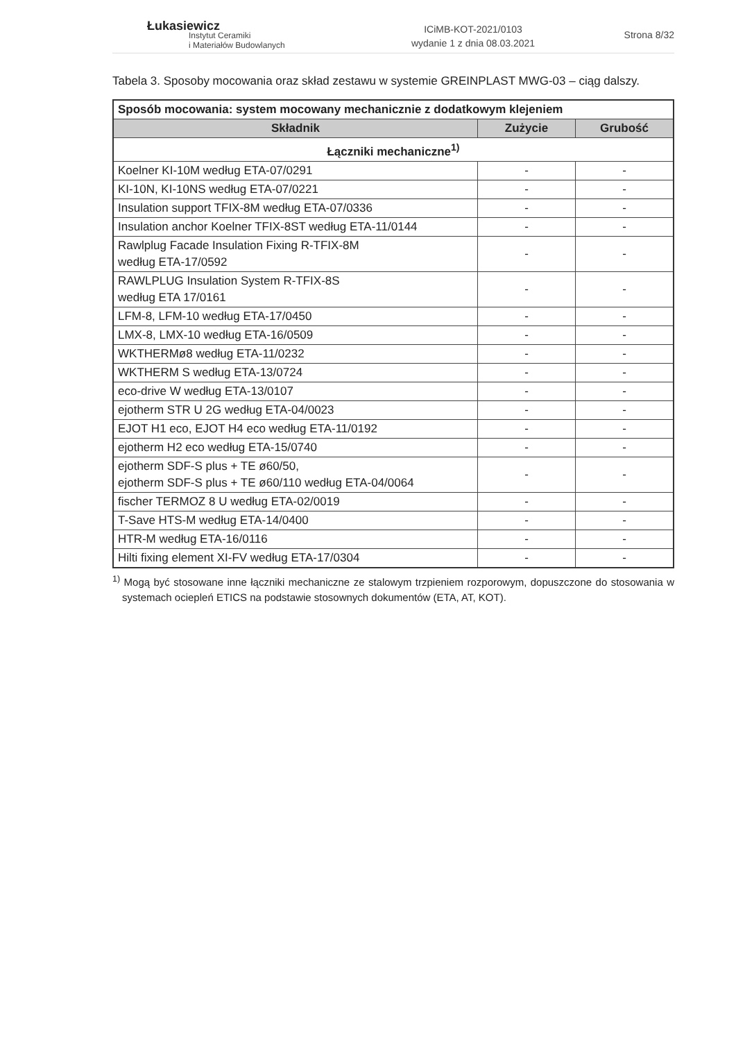Łukasiewicz
Instytut Ceramiki
i Materiałów Budowlanych
ICiMB-KOT-2021/0103
wydanie 1 z dnia 08.03.2021
Strona 8/32
Tabela 3. Sposoby mocowania oraz skład zestawu w systemie GREINPLAST MWG-03 – ciąg dalszy.
| Sposób mocowania: system mocowany mechanicznie z dodatkowym klejeniem | | |
| --- | --- | --- |
| Składnik | Zużycie | Grubość |
| Łączniki mechaniczne<sup>1)</sup> | | |
| Koelner KI-10M według ETA-07/0291 | - | - |
| KI-10N, KI-10NS według ETA-07/0221 | - | - |
| Insulation support TFIX-8M według ETA-07/0336 | - | - |
| Insulation anchor Koelner TFIX-8ST według ETA-11/0144 | - | - |
| Rawlplug Facade Insulation Fixing R-TFIX-8M według ETA-17/0592 | - | - |
| RAWLPLUG Insulation System R-TFIX-8S według ETA 17/0161 | - | - |
| LFM-8, LFM-10 według ETA-17/0450 | - | - |
| LMX-8, LMX-10 według ETA-16/0509 | - | - |
| WKTHERMø8 według ETA-11/0232 | - | - |
| WKTHERM S według ETA-13/0724 | - | - |
| eco-drive W według ETA-13/0107 | - | - |
| ejotherm STR U 2G według ETA-04/0023 | - | - |
| EJOT H1 eco, EJOT H4 eco według ETA-11/0192 | - | - |
| ejotherm H2 eco według ETA-15/0740 | - | - |
| ejotherm SDF-S plus + TE ø60/50, ejotherm SDF-S plus + TE ø60/110 według ETA-04/0064 | - | - |
| fischer TERMOZ 8 U według ETA-02/0019 | - | - |
| T-Save HTS-M według ETA-14/0400 | - | - |
| HTR-M według ETA-16/0116 | - | - |
| Hilti fixing element XI-FV według ETA-17/0304 | - | - |
<sup>1)</sup> Mogą być stosowane inne łączniki mechaniczne ze stalowym trzpieniem rozporowym, dopuszczone do stosowania w systemach ociepleń ETICS na podstawie stosownych dokumentów (ETA, AT, KOT).